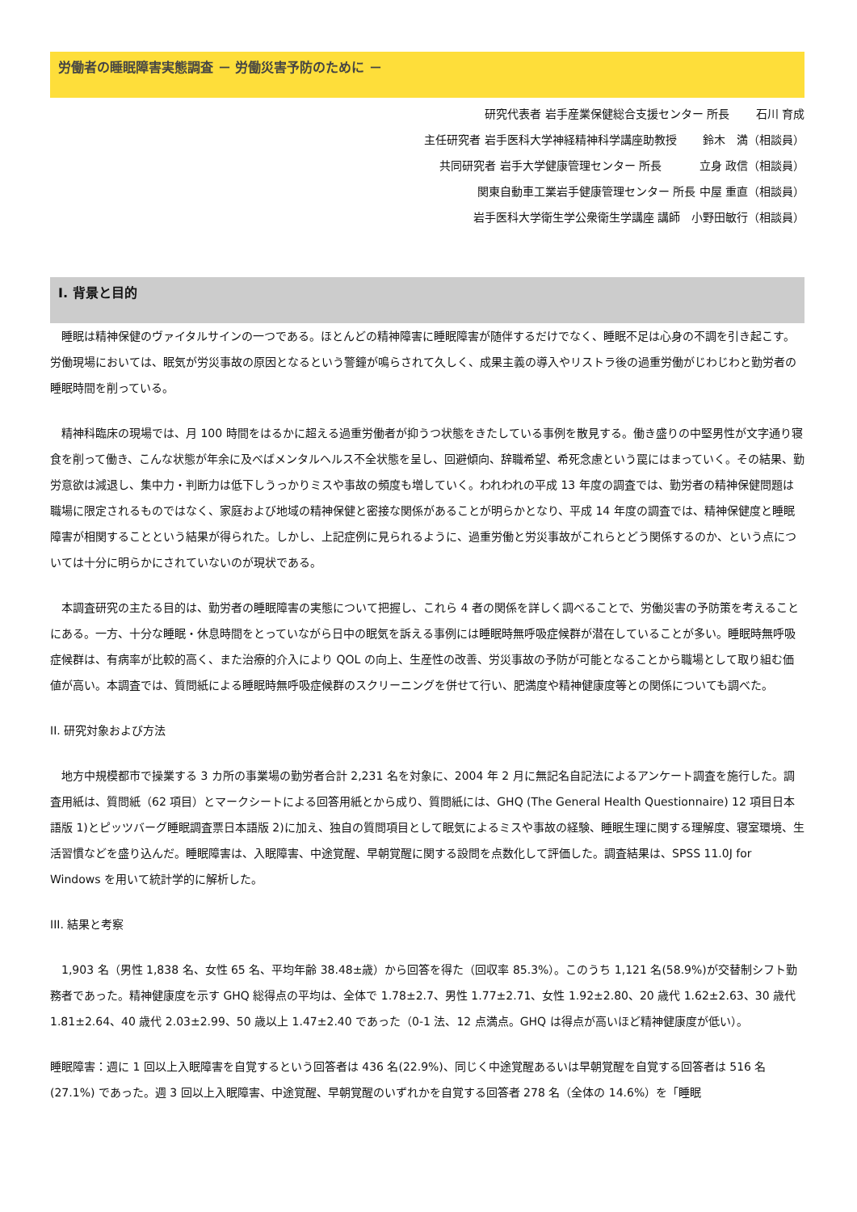労働者の睡眠障害実態調査 － 労働災害予防のために －
研究代表者 岩手産業保健総合支援センター 所長　　 石川 育成
主任研究者 岩手医科大学神経精神科学講座助教授　　 鈴木　満（相談員）
共同研究者 岩手大学健康管理センター 所長　　　 立身 政信（相談員）
関東自動車工業岩手健康管理センター 所長 中屋 重直（相談員）
岩手医科大学衛生学公衆衛生学講座 講師　小野田敏行（相談員）
I. 背景と目的
　睡眠は精神保健のヴァイタルサインの一つである。ほとんどの精神障害に睡眠障害が随伴するだけでなく、睡眠不足は心身の不調を引き起こす。労働現場においては、眠気が労災事故の原因となるという警鐘が鳴らされて久しく、成果主義の導入やリストラ後の過重労働がじわじわと勤労者の睡眠時間を削っている。
　精神科臨床の現場では、月 100 時間をはるかに超える過重労働者が抑うつ状態をきたしている事例を散見する。働き盛りの中堅男性が文字通り寝食を削って働き、こんな状態が年余に及べばメンタルヘルス不全状態を呈し、回避傾向、辞職希望、希死念慮という罠にはまっていく。その結果、勤労意欲は減退し、集中力・判断力は低下しうっかりミスや事故の頻度も増していく。われわれの平成 13 年度の調査では、勤労者の精神保健問題は職場に限定されるものではなく、家庭および地域の精神保健と密接な関係があることが明らかとなり、平成 14 年度の調査では、精神保健度と睡眠障害が相関することという結果が得られた。しかし、上記症例に見られるように、過重労働と労災事故がこれらとどう関係するのか、という点については十分に明らかにされていないのが現状である。
　本調査研究の主たる目的は、勤労者の睡眠障害の実態について把握し、これら 4 者の関係を詳しく調べることで、労働災害の予防策を考えることにある。一方、十分な睡眠・休息時間をとっていながら日中の眠気を訴える事例には睡眠時無呼吸症候群が潜在していることが多い。睡眠時無呼吸症候群は、有病率が比較的高く、また治療的介入により QOL の向上、生産性の改善、労災事故の予防が可能となることから職場として取り組む価値が高い。本調査では、質問紙による睡眠時無呼吸症候群のスクリーニングを併せて行い、肥満度や精神健康度等との関係についても調べた。
II. 研究対象および方法
　地方中規模都市で操業する 3 カ所の事業場の勤労者合計 2,231 名を対象に、2004 年 2 月に無記名自記法によるアンケート調査を施行した。調査用紙は、質問紙（62 項目）とマークシートによる回答用紙とから成り、質問紙には、GHQ (The General Health Questionnaire) 12 項目日本語版 1)とピッツバーグ睡眠調査票日本語版 2)に加え、独自の質問項目として眠気によるミスや事故の経験、睡眠生理に関する理解度、寝室環境、生活習慣などを盛り込んだ。睡眠障害は、入眠障害、中途覚醒、早朝覚醒に関する設問を点数化して評価した。調査結果は、SPSS 11.0J for Windows を用いて統計学的に解析した。
III. 結果と考察
　1,903 名（男性 1,838 名、女性 65 名、平均年齢 38.48±歳）から回答を得た（回収率 85.3%）。このうち 1,121 名(58.9%)が交替制シフト勤務者であった。精神健康度を示す GHQ 総得点の平均は、全体で 1.78±2.7、男性 1.77±2.71、女性 1.92±2.80、20 歳代 1.62±2.63、30 歳代 1.81±2.64、40 歳代 2.03±2.99、50 歳以上 1.47±2.40 であった（0-1 法、12 点満点。GHQ は得点が高いほど精神健康度が低い）。
睡眠障害：週に 1 回以上入眠障害を自覚するという回答者は 436 名(22.9%)、同じく中途覚醒あるいは早朝覚醒を自覚する回答者は 516 名(27.1%) であった。週 3 回以上入眠障害、中途覚醒、早朝覚醒のいずれかを自覚する回答者 278 名（全体の 14.6%）を「睡眠